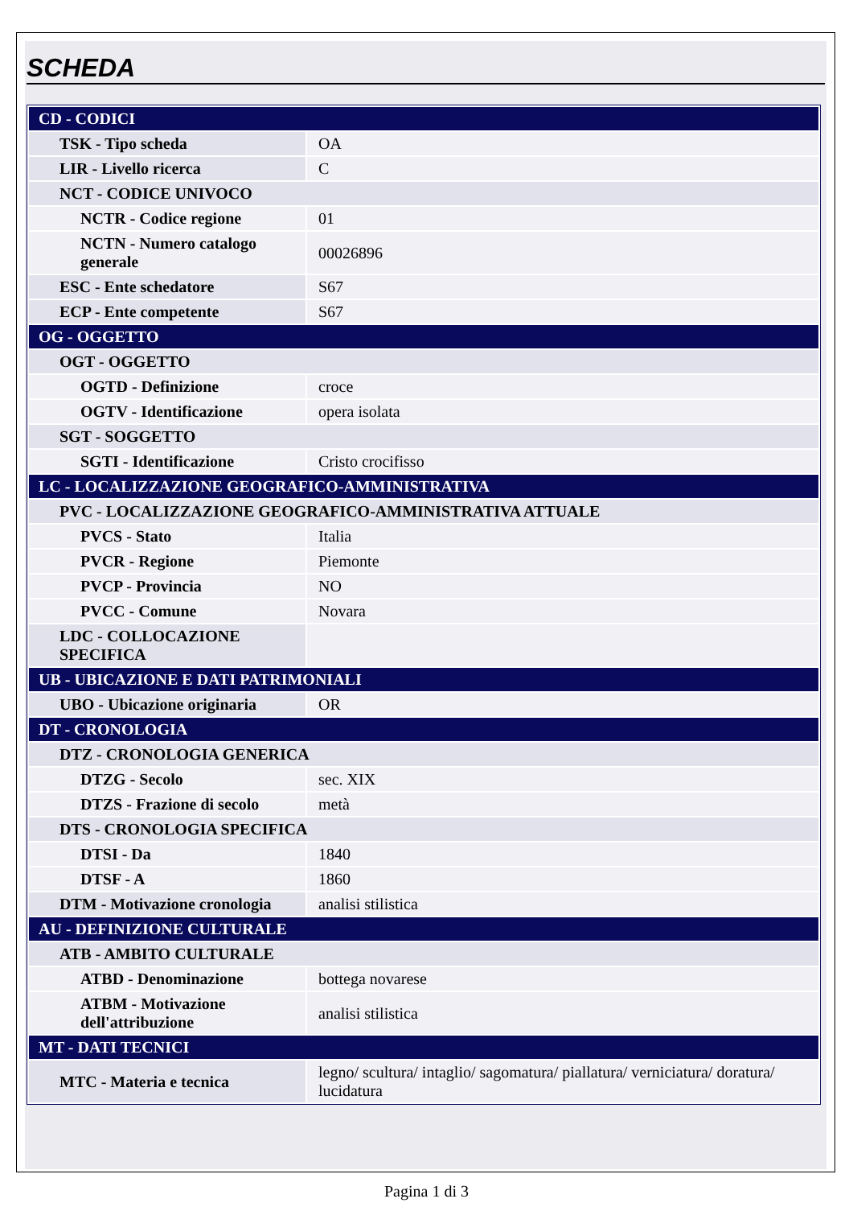SCHEDA
| CD - CODICI | |
| TSK - Tipo scheda | OA |
| LIR - Livello ricerca | C |
| NCT - CODICE UNIVOCO | |
| NCTR - Codice regione | 01 |
| NCTN - Numero catalogo generale | 00026896 |
| ESC - Ente schedatore | S67 |
| ECP - Ente competente | S67 |
| OG - OGGETTO | |
| OGT - OGGETTO | |
| OGTD - Definizione | croce |
| OGTV - Identificazione | opera isolata |
| SGT - SOGGETTO | |
| SGTI - Identificazione | Cristo crocifisso |
| LC - LOCALIZZAZIONE GEOGRAFICO-AMMINISTRATIVA | |
| PVC - LOCALIZZAZIONE GEOGRAFICO-AMMINISTRATIVA ATTUALE | |
| PVCS - Stato | Italia |
| PVCR - Regione | Piemonte |
| PVCP - Provincia | NO |
| PVCC - Comune | Novara |
| LDC - COLLOCAZIONE SPECIFICA | |
| UB - UBICAZIONE E DATI PATRIMONIALI | |
| UBO - Ubicazione originaria | OR |
| DT - CRONOLOGIA | |
| DTZ - CRONOLOGIA GENERICA | |
| DTZG - Secolo | sec. XIX |
| DTZS - Frazione di secolo | metà |
| DTS - CRONOLOGIA SPECIFICA | |
| DTSI - Da | 1840 |
| DTSF - A | 1860 |
| DTM - Motivazione cronologia | analisi stilistica |
| AU - DEFINIZIONE CULTURALE | |
| ATB - AMBITO CULTURALE | |
| ATBD - Denominazione | bottega novarese |
| ATBM - Motivazione dell'attribuzione | analisi stilistica |
| MT - DATI TECNICI | |
| MTC - Materia e tecnica | legno/ scultura/ intaglio/ sagomatura/ piallatura/ verniciatura/ doratura/ lucidatura |
Pagina 1 di 3